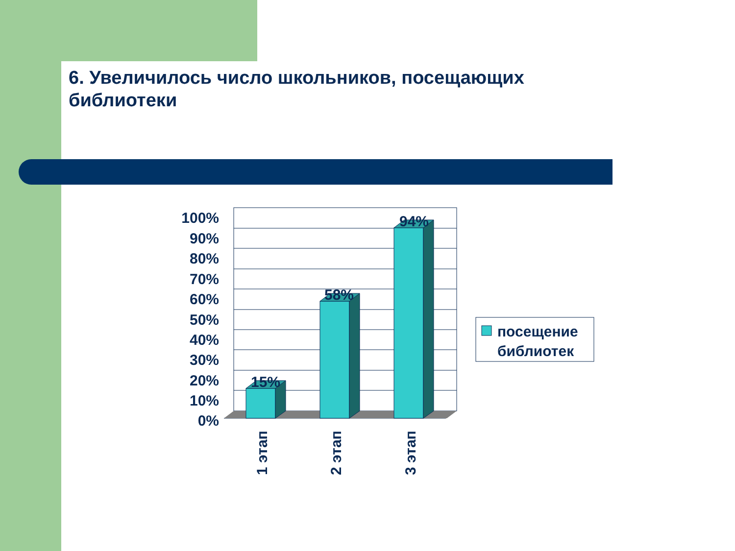6. Увеличилось число школьников, посещающих библиотеки
15%
58%
94%
100%
90%
80%
70%
60%
50%
40%
30%
20%
10%
0%
1 этап
2 этап
3 этап
посещение
библиотек